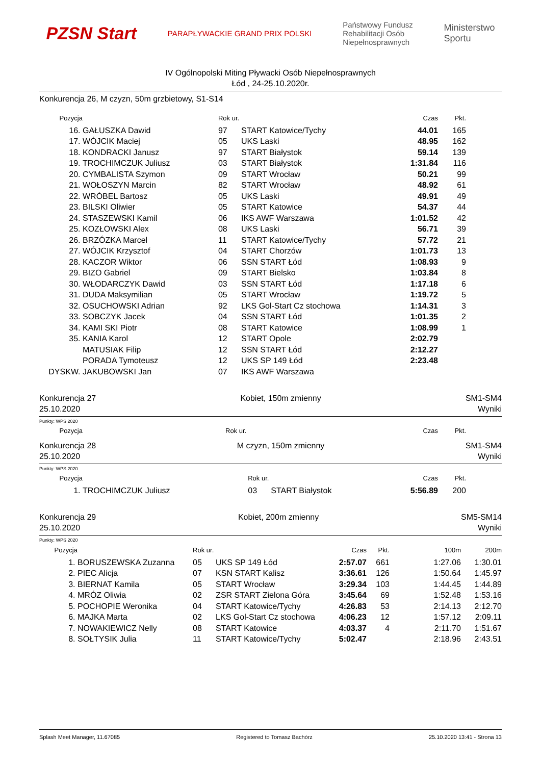PZSN Start
PARAPŁYWACKIE GRAND PRIX POLSKI
Państwowy Fundusz
Rehabilitacji Osób
Niepełnosprawnych
Ministerstwo
Sportu
IV Ogólnopolski Miting Pływacki Osób Niepełnosprawnych
Łód , 24-25.10.2020r.
Konkurencja 26, M czyzn, 50m grzbietowy, S1-S14
| Pozycja | | Rok ur. | | Czas | Pkt. | |
| --- | --- | --- | --- | --- | --- | --- |
| 16. | GAŁUSZKA Dawid | 97 | START Katowice/Tychy | 44.01 | 165 | |
| 17. | WÓJCIK Maciej | 05 | UKS Laski | 48.95 | 162 | |
| 18. | KONDRACKI Janusz | 97 | START Białystok | 59.14 | 139 | |
| 19. | TROCHIMCZUK Juliusz | 03 | START Białystok | 1:31.84 | 116 | |
| 20. | CYMBALISTA Szymon | 09 | START Wrocław | 50.21 | 99 | |
| 21. | WOŁOSZYN Marcin | 82 | START Wrocław | 48.92 | 61 | |
| 22. | WRÓBEL Bartosz | 05 | UKS Laski | 49.91 | 49 | |
| 23. | BILSKI Oliwier | 05 | START Katowice | 54.37 | 44 | |
| 24. | STASZEWSKI Kamil | 06 | IKS AWF Warszawa | 1:01.52 | 42 | |
| 25. | KOZŁOWSKI Alex | 08 | UKS Laski | 56.71 | 39 | |
| 26. | BRZÓZKA Marcel | 11 | START Katowice/Tychy | 57.72 | 21 | |
| 27. | WÓJCIK Krzysztof | 04 | START Chorzów | 1:01.73 | 13 | |
| 28. | KACZOR Wiktor | 06 | SSN START Łód | 1:08.93 | 9 | |
| 29. | BIZO Gabriel | 09 | START Bielsko | 1:03.84 | 8 | |
| 30. | WŁODARCZYK Dawid | 03 | SSN START Łód | 1:17.18 | 6 | |
| 31. | DUDA Maksymilian | 05 | START Wrocław | 1:19.72 | 5 | |
| 32. | OSUCHOWSKI Adrian | 92 | LKS Gol-Start Cz stochowa | 1:14.31 | 3 | |
| 33. | SOBCZYK Jacek | 04 | SSN START Łód | 1:01.35 | 2 | |
| 34. | KAMI SKI Piotr | 08 | START Katowice | 1:08.99 | 1 | |
| 35. | KANIA Karol | 12 | START Opole | 2:02.79 | | |
| | MATUSIAK Filip | 12 | SSN START Łód | 2:12.27 | | |
| | PORADA Tymoteusz | 12 | UKS SP 149 Łód | 2:23.48 | | |
| DYSKW. | JAKUBOWSKI Jan | 07 | IKS AWF Warszawa | | | |
Konkurencja 27
25.10.2020
Kobiet, 150m zmienny SM1-SM4
Wyniki
Punkty: WPS 2020
| Pozycja | | Rok ur. | Czas | Pkt. | |
| --- | --- | --- | --- | --- | --- |
Konkurencja 28
25.10.2020
M czyzn, 150m zmienny SM1-SM4
Wyniki
Punkty: WPS 2020
| Pozycja | | Rok ur. | | Czas | Pkt. | |
| --- | --- | --- | --- | --- | --- | --- |
| 1. | TROCHIMCZUK Juliusz | 03 | START Białystok | 5:56.89 | 200 | |
Konkurencja 29
25.10.2020
Kobiet, 200m zmienny SM5-SM14
Wyniki
Punkty: WPS 2020
| Pozycja | | Rok ur. | | Czas | Pkt. | 100m | 200m |
| --- | --- | --- | --- | --- | --- | --- | --- |
| 1. | BORUSZEWSKA Zuzanna | 05 | UKS SP 149 Łód | 2:57.07 | 661 | 1:27.06 | 1:30.01 |
| 2. | PIEC Alicja | 07 | KSN START Kalisz | 3:36.61 | 126 | 1:50.64 | 1:45.97 |
| 3. | BIERNAT Kamila | 05 | START Wrocław | 3:29.34 | 103 | 1:44.45 | 1:44.89 |
| 4. | MRÓZ Oliwia | 02 | ZSR START Zielona Góra | 3:45.64 | 69 | 1:52.48 | 1:53.16 |
| 5. | POCHOPIE Weronika | 04 | START Katowice/Tychy | 4:26.83 | 53 | 2:14.13 | 2:12.70 |
| 6. | MAJKA Marta | 02 | LKS Gol-Start Cz stochowa | 4:06.23 | 12 | 1:57.12 | 2:09.11 |
| 7. | NOWAKIEWICZ Nelly | 08 | START Katowice | 4:03.37 | 4 | 2:11.70 | 1:51.67 |
| 8. | SOŁTYSIK Julia | 11 | START Katowice/Tychy | 5:02.47 | | 2:18.96 | 2:43.51 |
Splash Meet Manager, 11.67085 Registered to Tomasz Bachórz 25.10.2020 13:41 - Strona 13